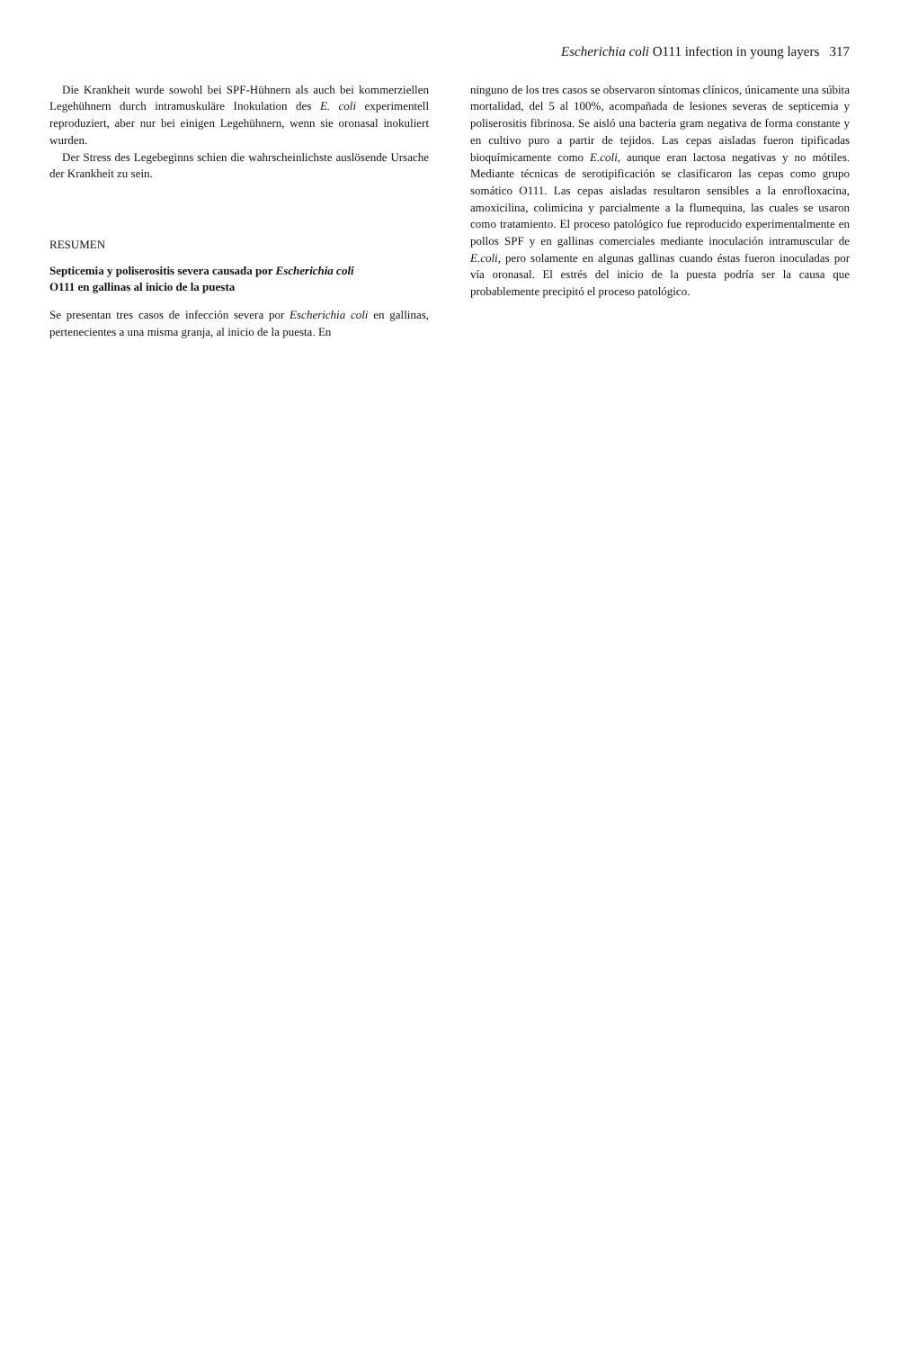Escherichia coli O111 infection in young layers 317
Die Krankheit wurde sowohl bei SPF-Hühnern als auch bei kommerziellen Legehühnern durch intramuskuläre Inokulation des E. coli experimentell reproduziert, aber nur bei einigen Legehühnern, wenn sie oronasal inokuliert wurden.
Der Stress des Legebeginns schien die wahrscheinlichste auslösende Ursache der Krankheit zu sein.
RESUMEN
Septicemia y poliserositis severa causada por Escherichia coli
O111 en gallinas al inicio de la puesta
Se presentan tres casos de infección severa por Escherichia coli en gallinas, pertenecientes a una misma granja, al inicio de la puesta. En
ninguno de los tres casos se observaron síntomas clínicos, únicamente una súbita mortalidad, del 5 al 100%, acompañada de lesiones severas de septicemia y poliserositis fibrinosa. Se aisló una bacteria gram negativa de forma constante y en cultivo puro a partir de tejidos. Las cepas aisladas fueron tipificadas bioquímicamente como E.coli, aunque eran lactosa negativas y no mótiles. Mediante técnicas de serotipificación se clasificaron las cepas como grupo somático O111. Las cepas aisladas resultaron sensibles a la enrofloxacina, amoxicilina, colimicina y parcialmente a la flumequina, las cuales se usaron como tratamiento. El proceso patológico fue reproducido experimentalmente en pollos SPF y en gallinas comerciales mediante inoculación intramuscular de E.coli, pero solamente en algunas gallinas cuando éstas fueron inoculadas por vía oronasal. El estrés del inicio de la puesta podría ser la causa que probablemente precipitó el proceso patológico.